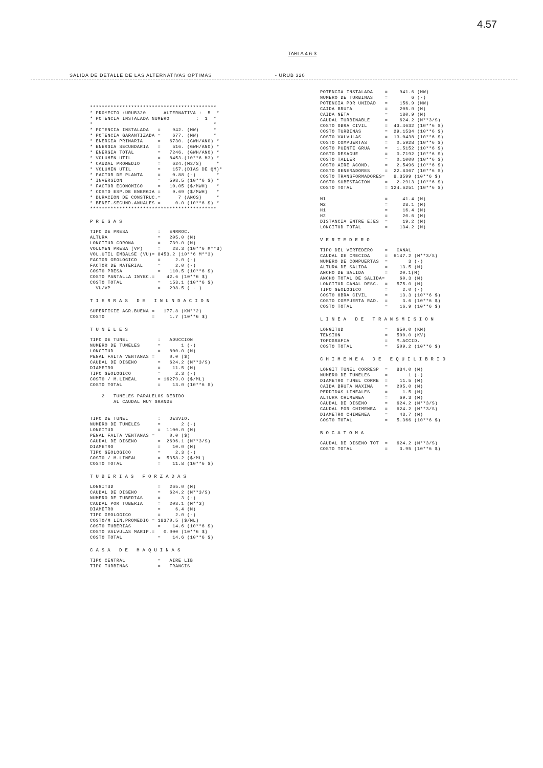4.57
TABLA 4.6-3
SALIDA DE DETALLE DE LAS ALTERNATIVAS OPTIMAS - URUB 320
*******************************************
* PROYECTO :URUB320      ALTERNATIVA :  5  *
* POTENCIA INSTALADA NUMERO         :  1  *
*                                         *
* POTENCIA INSTALADA   =    942. (MW)     *
* POTENCIA GARANTIZADA =    677. (MW)     *
* ENERGIA PRIMARIA     =   6730. (GWH/ANO) *
* ENERGIA SECUNDARIA   =    516. (GWH/ANO) *
* ENERGIA TOTAL        =   7246. (GWH/ANO) *
* VOLUMEN UTIL         =   8453.(10**6 M3) *
* CAUDAL PROMEDIO      =    624.(M3/S)     *
* VOLUMEN UTIL         =    157.(DIAS DE QM)*
* FACTOR DE PLANTA     =    0.88 (-)       *
* INVERSION            =   598.5 (10**6 $) *
* FACTOR ECONOMICO     =   10.05 ($/MWH)   *
* COSTO ESP.DE ENERGIA =    9.69 ($/MWH)   *
* DURACION DE CONSTRUC.=      7 (ANOS)     *
* BENEF.SECUND.ANUALES =     0.0 (10**6 $) *
*******************************************
PRESAS
TIPO DE PRESA          :   ENRROC.
ALTURA                 =   205.0 (M)
LONGITUD CORONA        =   739.0 (M)
VOLUMEN PRESA (VP)     =    28.3 (10**6 M**3)
VOL.UTIL EMBALSE (VU)= 8453.2 (10**6 M**3)
FACTOR GEOLOGICO       =     2.0 (-)
FACTOR DE MATERIAL     =     2.0 (-)
COSTO PRESA            =   110.5 (10**6 $)
COSTO PANTALLA INYEC.=    42.6 (10**6 $)
COSTO TOTAL            =   153.1 (10**6 $)
  VU/VP                =   298.5 ( - )
TIERRAS DE INUNDACION
SUPERFICIE AGR.BUENA =   177.8 (KM**2)
COSTO                =     1.7 (10**6 $)
TUNELES
TIPO DE TUNEL          :   ADUCCION
NUMERO DE TUNELES      =       1 (-)
LONGITUD               =   800.0 (M)
PENAL FALTA VENTANAS =     0.0 ($)
CAUDAL DE DISENO       =   624.2 (M**3/S)
DIAMETRO               =    11.5 (M)
TIPO GEOLOGICO         =     2.3 (-)
COSTO / M.LINEAL       = 16279.0 ($/ML)
COSTO TOTAL            =    13.0 (10**6 $)

    2   TUNELES PARALELOS DEBIDO
        AL CAUDAL MUY GRANDE


TIPO DE TUNEL          :   DESVIO.
NUMERO DE TUNELES      =       2 (-)
LONGITUD               =  1100.0 (M)
PENAL FALTA VENTANAS =     0.0 ($)
CAUDAL DE DISENO       =  2696.1 (M**3/S)
DIAMETRO               =    10.0 (M)
TIPO GEOLOGICO         =     2.3 (-)
COSTO / M.LINEAL       =  5358.2 ($/ML)
COSTO TOTAL            =    11.8 (10**6 $)
TUBERIAS FORZADAS
LONGITUD               =   265.0 (M)
CAUDAL DE DISENO       =   624.2 (M**3/S)
NUMERO DE TUBERIAS     =       3 (-)
CAUDAL POR TUBERIA     =   208.1 (M**3)
DIAMETRO               =     6.4 (M)
TIPO GEOLOGICO         =     2.0 (-)
COSTO/M LIN.PROMEDIO = 18370.5 ($/ML)
COSTO TUBERIAS         =    14.6 (10**6 $)
COSTO VALVULAS MARIP.=   0.000 (10**6 $)
COSTO TOTAL            =    14.6 (10**6 $)
CASA DE MAQUINAS
TIPO CENTRAL           =   AIRE LIB
TIPO TURBINAS          =   FRANCIS
POTENCIA INSTALADA    =    941.6 (MW)
NUMERO DE TURBINAS    =        6 (-)
POTENCIA POR UNIDAD   =    156.9 (MW)
CAIDA BRUTA           =    205.0 (M)
CAIDA NETA            =    180.9 (M)
CAUDAL TURBINABLE     =    624.2 (M**3/S)
COSTO OBRA CIVIL      =  43.4632 (10**6 $)
COSTO TURBINAS        =  29.1534 (10**6 $)
COSTO VALVULAS        =  13.0438 (10**6 $)
COSTO COMPUERTAS      =   0.5928 (10**6 $)
COSTO PUENTE GRUA     =   1.5152 (10**6 $)
COSTO DESAGUE         =   0.7192 (10**6 $)
COSTO TALLER          =   0.1000 (10**6 $)
COSTO AIRE ACOND.     =   2.5496 (10**6 $)
COSTO GENERADORES     =  22.8367 (10**6 $)
COSTO TRANSFORMADORES=   8.3599 (10**6 $)
COSTO SUBESTACION     =   2.2913 (10**6 $)
COSTO TOTAL           = 124.6251 (10**6 $)

M1                    =     41.4 (M)
M2                    =     28.1 (M)
H1                    =     16.4 (M)
H2                    =     20.6 (M)
DISTANCIA ENTRE EJES  =     19.2 (M)
LONGITUD TOTAL        =    134.2 (M)
VERTEDERO
TIPO DEL VERTEDERO    =   CANAL
CAUDAL DE CRECIDA     =  6147.2 (M**3/S)
NUMERO DE COMPUERTAS  =       3 (-)
ALTURA DE SALIDA      =    13.5 (M)
ANCHO DE SALIDA       =    20.1(M)
ANCHO TOTAL DE SALIDA=     60.3 (M)
LONGITUD CANAL DESC.  =   575.0 (M)
TIPO GEOLOGICO        =     2.0 (-)
COSTO OBRA CIVIL      =    13.3 (10**6 $)
COSTO COMPUERTA RAD.  =     3.6 (10**6 $)
COSTO TOTAL           =    16.9 (10**6 $)
LINEA DE TRANSMISION
LONGITUD              =   650.0 (KM)
TENSION               =   500.0 (KV)
TOPOGRAFIA            =   M.ACCID.
COSTO TOTAL           =   509.2 (10**6 $)
CHIMENEA DE EQUILIBRIO
LONGIT TUNEL CORRESP  =   834.0 (M)
NUMERO DE TUNELES     =       1 (-)
DIAMETRO TUNEL CORRE  =    11.5 (M)
CAIDA BRUTA MAXIMA    =   205.0 (M)
PERDIDAS LINEALES     =     1.5 (M)
ALTURA CHIMENEA       =    69.3 (M)
CAUDAL DE DISENO      =   624.2 (M**3/S)
CAUDAL POR CHIMENEA   =   624.2 (M**3/S)
DIAMETRO CHIMENEA     =    43.7 (M)
COSTO TOTAL           =   5.366 (10**6 $)
BOCATOMA
CAUDAL DE DISENO TOT  =   624.2 (M**3/S)
COSTO TOTAL           =    3.95 (10**6 $)